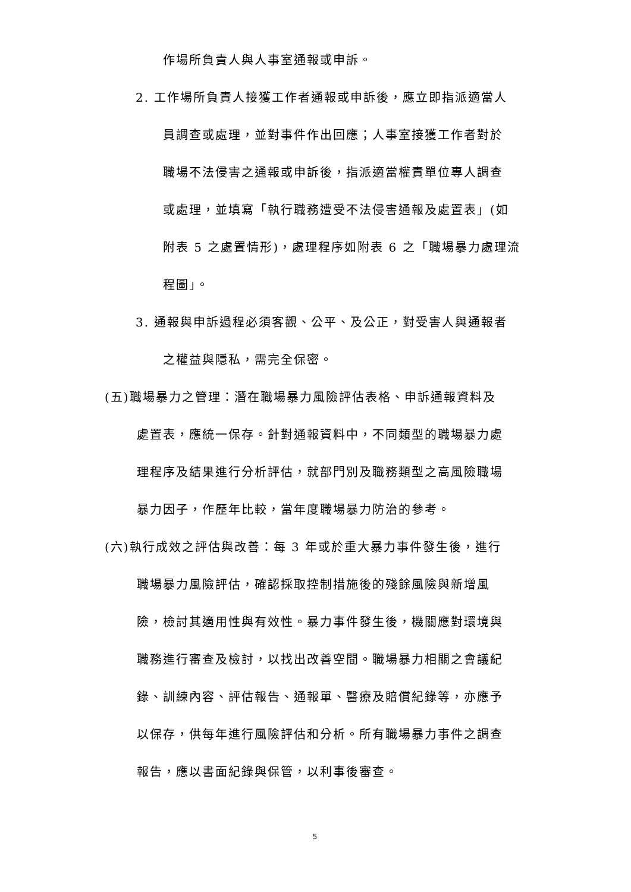作場所負責人與人事室通報或申訴。
2. 工作場所負責人接獲工作者通報或申訴後，應立即指派適當人
員調查或處理，並對事件作出回應；人事室接獲工作者對於
職場不法侵害之通報或申訴後，指派適當權責單位專人調查
或處理，並填寫「執行職務遭受不法侵害通報及處置表」(如
附表 5 之處置情形)，處理程序如附表 6 之「職場暴力處理流
程圖」。
3. 通報與申訴過程必須客觀、公平、及公正，對受害人與通報者
之權益與隱私，需完全保密。
(五)職場暴力之管理：潛在職場暴力風險評估表格、申訴通報資料及
處置表，應統一保存。針對通報資料中，不同類型的職場暴力處
理程序及結果進行分析評估，就部門別及職務類型之高風險職場
暴力因子，作歷年比較，當年度職場暴力防治的參考。
(六)執行成效之評估與改善：每 3 年或於重大暴力事件發生後，進行
職場暴力風險評估，確認採取控制措施後的殘餘風險與新增風
險，檢討其適用性與有效性。暴力事件發生後，機關應對環境與
職務進行審查及檢討，以找出改善空間。職場暴力相關之會議紀
錄、訓練內容、評估報告、通報單、醫療及賠償紀錄等，亦應予
以保存，供每年進行風險評估和分析。所有職場暴力事件之調查
報告，應以書面紀錄與保管，以利事後審查。
5